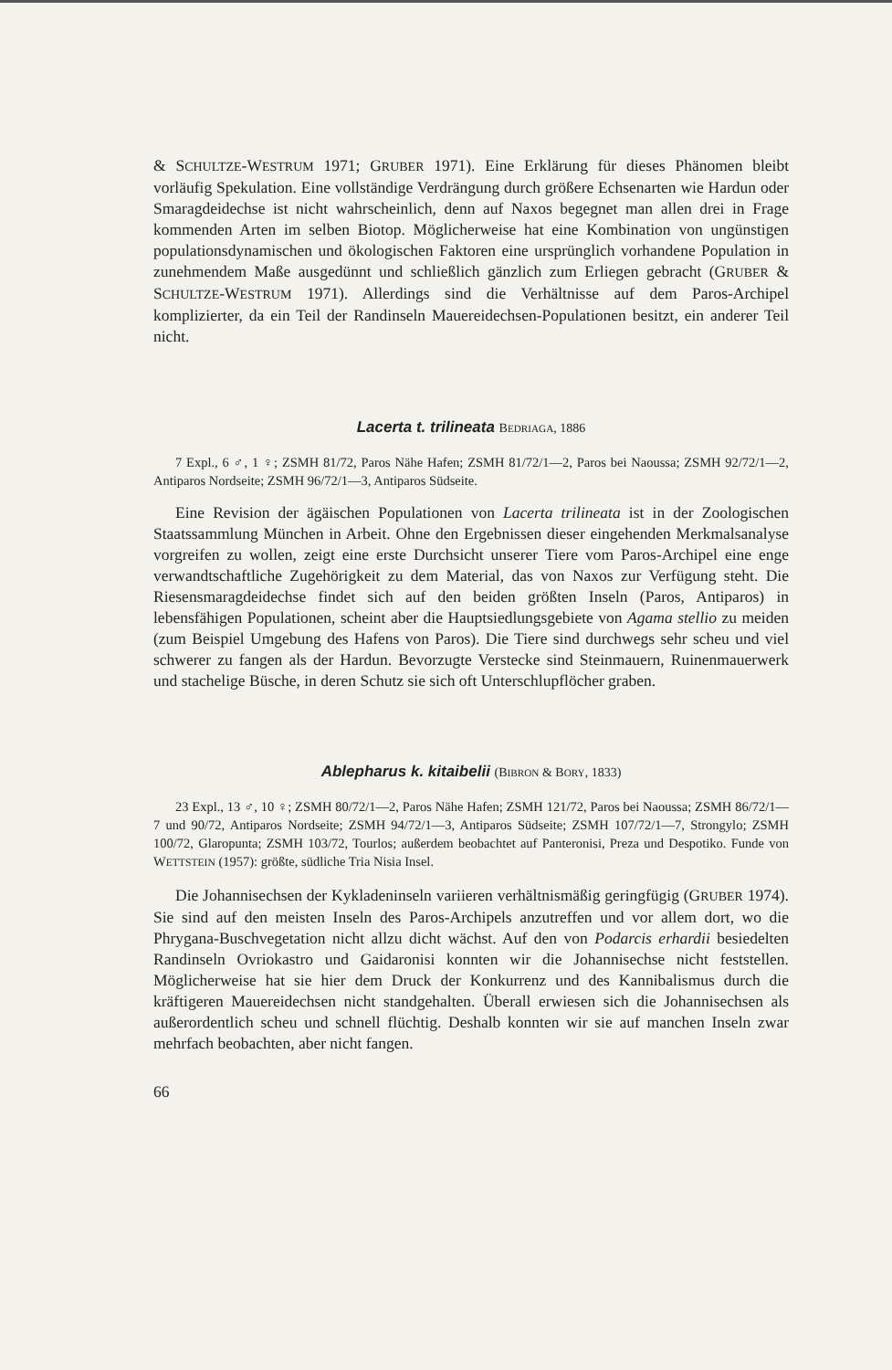& SCHULTZE-WESTRUM 1971; GRUBER 1971). Eine Erklärung für dieses Phänomen bleibt vorläufig Spekulation. Eine vollständige Verdrängung durch größere Echsenarten wie Hardun oder Smaragdeidechse ist nicht wahrscheinlich, denn auf Naxos begegnet man allen drei in Frage kommenden Arten im selben Biotop. Möglicherweise hat eine Kombination von ungünstigen populationsdynamischen und ökologischen Faktoren eine ursprünglich vorhandene Population in zunehmendem Maße ausgedünnt und schließlich gänzlich zum Erliegen gebracht (GRUBER & SCHULTZE-WESTRUM 1971). Allerdings sind die Verhältnisse auf dem Paros-Archipel komplizierter, da ein Teil der Randinseln Mauereidechsen-Populationen besitzt, ein anderer Teil nicht.
Lacerta t. trilineata BEDRIAGA, 1886
7 Expl., 6 ♂, 1 ♀; ZSMH 81/72, Paros Nähe Hafen; ZSMH 81/72/1—2, Paros bei Naoussa; ZSMH 92/72/1—2, Antiparos Nordseite; ZSMH 96/72/1—3, Antiparos Südseite.
Eine Revision der ägäischen Populationen von Lacerta trilineata ist in der Zoologischen Staatssammlung München in Arbeit. Ohne den Ergebnissen dieser eingehenden Merkmalsanalyse vorgreifen zu wollen, zeigt eine erste Durchsicht unserer Tiere vom Paros-Archipel eine enge verwandtschaftliche Zugehörigkeit zu dem Material, das von Naxos zur Verfügung steht. Die Riesensmaragdeidechse findet sich auf den beiden größten Inseln (Paros, Antiparos) in lebensfähigen Populationen, scheint aber die Hauptsiedlungsgebiete von Agama stellio zu meiden (zum Beispiel Umgebung des Hafens von Paros). Die Tiere sind durchwegs sehr scheu und viel schwerer zu fangen als der Hardun. Bevorzugte Verstecke sind Steinmauern, Ruinenmauerwerk und stachelige Büsche, in deren Schutz sie sich oft Unterschlupflöcher graben.
Ablepharus k. kitaibelii (BIBRON & BORY, 1833)
23 Expl., 13 ♂, 10 ♀; ZSMH 80/72/1—2, Paros Nähe Hafen; ZSMH 121/72, Paros bei Naoussa; ZSMH 86/72/1—7 und 90/72, Antiparos Nordseite; ZSMH 94/72/1—3, Antiparos Südseite; ZSMH 107/72/1—7, Strongylo; ZSMH 100/72, Glaropunta; ZSMH 103/72, Tourlos; außerdem beobachtet auf Panteronisi, Preza und Despotiko. Funde von WETTSTEIN (1957): größte, südliche Tria Nisia Insel.
Die Johannisechsen der Kykladeninseln variieren verhältnismäßig geringfügig (GRUBER 1974). Sie sind auf den meisten Inseln des Paros-Archipels anzutreffen und vor allem dort, wo die Phrygana-Buschvegetation nicht allzu dicht wächst. Auf den von Podarcis erhardii besiedelten Randinseln Ovriokastro und Gaidaronisi konnten wir die Johannisechse nicht feststellen. Möglicherweise hat sie hier dem Druck der Konkurrenz und des Kannibalismus durch die kräftigeren Mauereidechsen nicht standgehalten. Überall erwiesen sich die Johannisechsen als außerordentlich scheu und schnell flüchtig. Deshalb konnten wir sie auf manchen Inseln zwar mehrfach beobachten, aber nicht fangen.
66